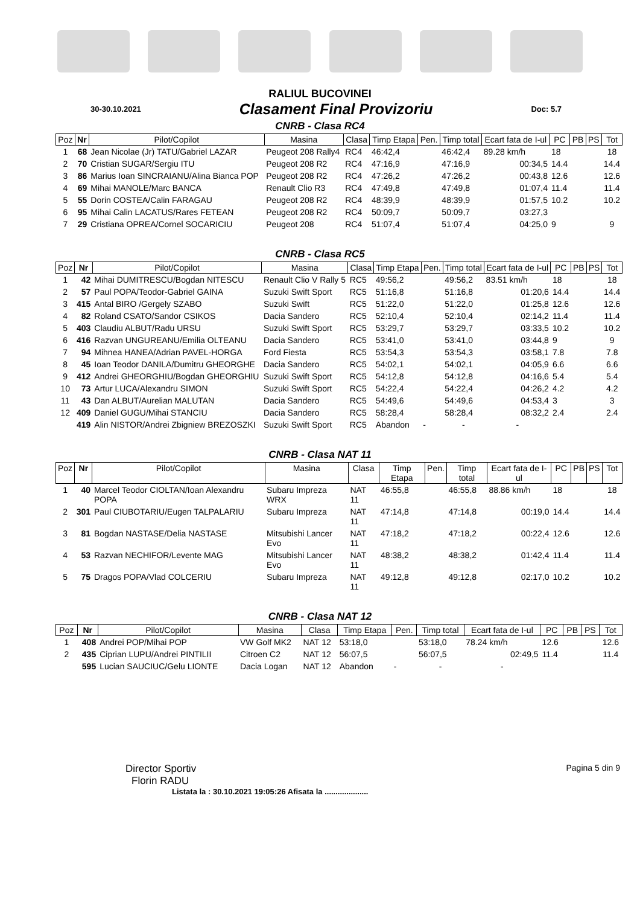RALIUL BUCOVINEI
30-30.10.2021 Clasament Final Provizoriu Doc: 5.7
CNRB - Clasa RC4
| Poz | Nr | Pilot/Copilot | Masina | Clasa | Timp Etapa | Pen. | Timp total | Ecart fata de I-ul | PC | PB | PS | Tot |
| --- | --- | --- | --- | --- | --- | --- | --- | --- | --- | --- | --- | --- |
| 1 | 68 | Jean Nicolae (Jr) TATU/Gabriel LAZAR | Peugeot 208 Rally4 | RC4 | 46:42,4 | | 46:42,4 | 89.28 km/h | 18 | | | 18 |
| 2 | 70 | Cristian SUGAR/Sergiu ITU | Peugeot 208 R2 | RC4 | 47:16,9 | | 47:16,9 | 00:34,5 | 14.4 | | | 14.4 |
| 3 | 86 | Marius Ioan SINCRAIANU/Alina Bianca POP | Peugeot 208 R2 | RC4 | 47:26,2 | | 47:26,2 | 00:43,8 | 12.6 | | | 12.6 |
| 4 | 69 | Mihai MANOLE/Marc BANCA | Renault Clio R3 | RC4 | 47:49,8 | | 47:49,8 | 01:07,4 | 11.4 | | | 11.4 |
| 5 | 55 | Dorin COSTEA/Calin FARAGAU | Peugeot 208 R2 | RC4 | 48:39,9 | | 48:39,9 | 01:57,5 | 10.2 | | | 10.2 |
| 6 | 95 | Mihai Calin LACATUS/Rares FETEAN | Peugeot 208 R2 | RC4 | 50:09,7 | | 50:09,7 | 03:27,3 | | | | |
| 7 | 29 | Cristiana OPREA/Cornel SOCARICIU | Peugeot 208 | RC4 | 51:07,4 | | 51:07,4 | 04:25,0 | 9 | | | 9 |
CNRB - Clasa RC5
| Poz | Nr | Pilot/Copilot | Masina | Clasa | Timp Etapa | Pen. | Timp total | Ecart fata de I-ul | PC | PB | PS | Tot |
| --- | --- | --- | --- | --- | --- | --- | --- | --- | --- | --- | --- | --- |
| 1 | 42 | Mihai DUMITRESCU/Bogdan NITESCU | Renault Clio V Rally 5 | RC5 | 49:56,2 | | 49:56,2 | 83.51 km/h | 18 | | | 18 |
| 2 | 57 | Paul POPA/Teodor-Gabriel GAINA | Suzuki Swift Sport | RC5 | 51:16,8 | | 51:16,8 | 01:20,6 | 14.4 | | | 14.4 |
| 3 | 415 | Antal BIRO /Gergely SZABO | Suzuki Swift | RC5 | 51:22,0 | | 51:22,0 | 01:25,8 | 12.6 | | | 12.6 |
| 4 | 82 | Roland CSATO/Sandor CSIKOS | Dacia Sandero | RC5 | 52:10,4 | | 52:10,4 | 02:14,2 | 11.4 | | | 11.4 |
| 5 | 403 | Claudiu ALBUT/Radu URSU | Suzuki Swift Sport | RC5 | 53:29,7 | | 53:29,7 | 03:33,5 | 10.2 | | | 10.2 |
| 6 | 416 | Razvan UNGUREANU/Emilia OLTEANU | Dacia Sandero | RC5 | 53:41,0 | | 53:41,0 | 03:44,8 | 9 | | | 9 |
| 7 | 94 | Mihnea HANEA/Adrian PAVEL-HORGA | Ford Fiesta | RC5 | 53:54,3 | | 53:54,3 | 03:58,1 | 7.8 | | | 7.8 |
| 8 | 45 | Ioan Teodor DANILA/Dumitru GHEORGHE | Dacia Sandero | RC5 | 54:02,1 | | 54:02,1 | 04:05,9 | 6.6 | | | 6.6 |
| 9 | 412 | Andrei GHEORGHIU/Bogdan GHEORGHIU | Suzuki Swift Sport | RC5 | 54:12,8 | | 54:12,8 | 04:16,6 | 5.4 | | | 5.4 |
| 10 | 73 | Artur LUCA/Alexandru SIMON | Suzuki Swift Sport | RC5 | 54:22,4 | | 54:22,4 | 04:26,2 | 4.2 | | | 4.2 |
| 11 | 43 | Dan ALBUT/Aurelian MALUTAN | Dacia Sandero | RC5 | 54:49,6 | | 54:49,6 | 04:53,4 | 3 | | | 3 |
| 12 | 409 | Daniel GUGU/Mihai STANCIU | Dacia Sandero | RC5 | 58:28,4 | | 58:28,4 | 08:32,2 | 2.4 | | | 2.4 |
| | 419 | Alin NISTOR/Andrei Zbigniew BREZOSZKI | Suzuki Swift Sport | RC5 | Abandon | - | - | - | | | | |
CNRB - Clasa NAT 11
| Poz | Nr | Pilot/Copilot | Masina | Clasa | Timp Etapa | Pen. | Timp total | Ecart fata de I-ul | PC | PB | PS | Tot |
| --- | --- | --- | --- | --- | --- | --- | --- | --- | --- | --- | --- | --- |
| 1 | 40 | Marcel Teodor CIOLTAN/Ioan Alexandru POPA | Subaru Impreza WRX | NAT 11 | 46:55,8 | | 46:55,8 | 88.86 km/h | 18 | | | 18 |
| 2 | 301 | Paul CIUBOTARIU/Eugen TALPALARIU | Subaru Impreza | NAT 11 | 47:14,8 | | 47:14,8 | 00:19,0 | 14.4 | | | 14.4 |
| 3 | 81 | Bogdan NASTASE/Delia NASTASE | Mitsubishi Lancer Evo | NAT 11 | 47:18,2 | | 47:18,2 | 00:22,4 | 12.6 | | | 12.6 |
| 4 | 53 | Razvan NECHIFOR/Levente MAG | Mitsubishi Lancer Evo | NAT 11 | 48:38,2 | | 48:38,2 | 01:42,4 | 11.4 | | | 11.4 |
| 5 | 75 | Dragos POPA/Vlad COLCERIU | Subaru Impreza | NAT 11 | 49:12,8 | | 49:12,8 | 02:17,0 | 10.2 | | | 10.2 |
CNRB - Clasa NAT 12
| Poz | Nr | Pilot/Copilot | Masina | Clasa | Timp Etapa | Pen. | Timp total | Ecart fata de I-ul | PC | PB | PS | Tot |
| --- | --- | --- | --- | --- | --- | --- | --- | --- | --- | --- | --- | --- |
| 1 | 408 | Andrei POP/Mihai POP | VW Golf MK2 | NAT 12 | 53:18,0 | | 53:18,0 | 78.24 km/h | 12.6 | | | 12.6 |
| 2 | 435 | Ciprian LUPU/Andrei PINTILII | Citroen C2 | NAT 12 | 56:07,5 | | 56:07,5 | 02:49,5 | 11.4 | | | 11.4 |
| | 595 | Lucian SAUCIUC/Gelu LIONTE | Dacia Logan | NAT 12 | Abandon | - | - | - | | | | |
Director Sportiv
Florin RADU
Pagina 5 din 9
Listata la : 30.10.2021 19:05:26 Afisata la ....................